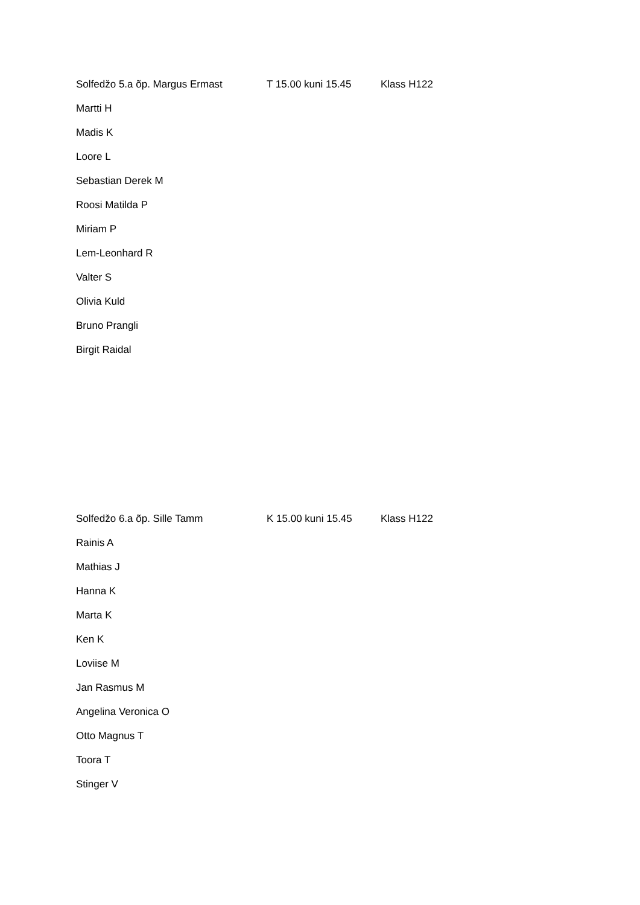Solfedžo 5.a õp. Margus Ermast T 15.00 kuni 15.45 Klass H122
Martti H
Madis K
Loore L
Sebastian Derek M
Roosi Matilda P
Miriam P
Lem-Leonhard R
Valter S
Olivia Kuld
Bruno Prangli
Birgit Raidal
Solfedžo 6.a õp. Sille Tamm K 15.00 kuni 15.45 Klass H122
Rainis A
Mathias J
Hanna K
Marta K
Ken K
Loviise M
Jan Rasmus M
Angelina Veronica O
Otto Magnus T
Toora T
Stinger V